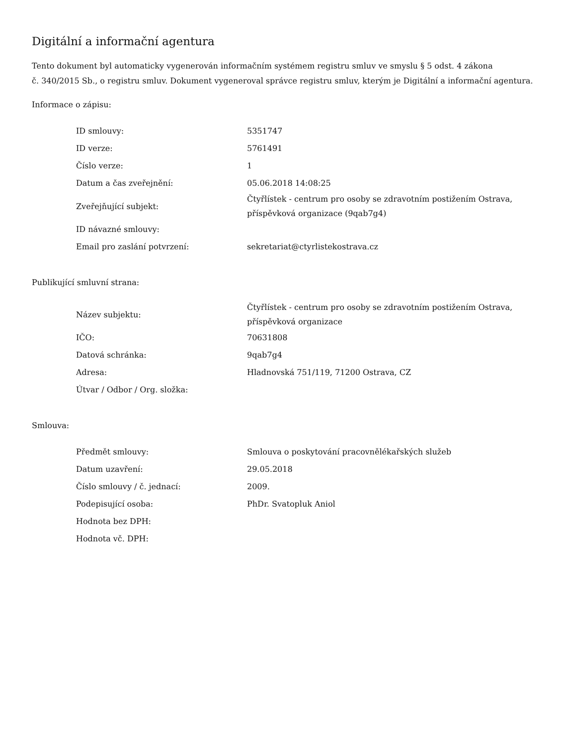Digitální a informační agentura
Tento dokument byl automaticky vygenerován informačním systémem registru smluv ve smyslu § 5 odst. 4 zákona
č. 340/2015 Sb., o registru smluv. Dokument vygeneroval správce registru smluv, kterým je Digitální a informační agentura.
Informace o zápisu:
| ID smlouvy: | 5351747 |
| ID verze: | 5761491 |
| Číslo verze: | 1 |
| Datum a čas zveřejnění: | 05.06.2018 14:08:25 |
| Zveřejňující subjekt: | Čtyřlístek - centrum pro osoby se zdravotním postižením Ostrava, příspěvková organizace (9qab7g4) |
| ID návazné smlouvy: | |
| Email pro zaslání potvrzení: | sekretariat@ctyrlistekostrava.cz |
Publikující smluvní strana:
| Název subjektu: | Čtyřlístek - centrum pro osoby se zdravotním postižením Ostrava, příspěvková organizace |
| IČO: | 70631808 |
| Datová schránka: | 9qab7g4 |
| Adresa: | Hladnovská 751/119, 71200 Ostrava, CZ |
| Útvar / Odbor / Org. složka: | |
Smlouva:
| Předmět smlouvy: | Smlouva o poskytování pracovnělékařských služeb |
| Datum uzavření: | 29.05.2018 |
| Číslo smlouvy / č. jednací: | 2009. |
| Podepisující osoba: | PhDr. Svatopluk Aniol |
| Hodnota bez DPH: | |
| Hodnota vč. DPH: | |